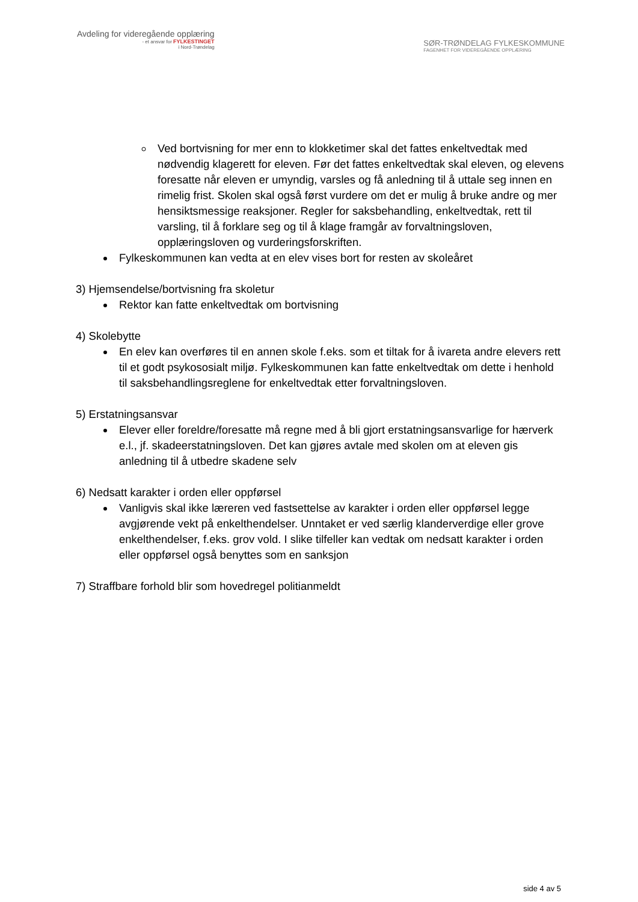Avdeling for videregående opplæring
- et ansvar for FYLKESTINGET
i Nord-Trøndelag
SØR-TRØNDELAG FYLKESKOMMUNE
FAGENHET FOR VIDEREGÅENDE OPPLÆRING
Ved bortvisning for mer enn to klokketimer skal det fattes enkeltvedtak med nødvendig klagerett for eleven. Før det fattes enkeltvedtak skal eleven, og elevens foresatte når eleven er umyndig, varsles og få anledning til å uttale seg innen en rimelig frist. Skolen skal også først vurdere om det er mulig å bruke andre og mer hensiktsmessige reaksjoner. Regler for saksbehandling, enkeltvedtak, rett til varsling, til å forklare seg og til å klage framgår av forvaltningsloven, opplæringsloven og vurderingsforskriften.
Fylkeskommunen kan vedta at en elev vises bort for resten av skoleåret
3) Hjemsendelse/bortvisning fra skoletur
Rektor kan fatte enkeltvedtak om bortvisning
4) Skolebytte
En elev kan overføres til en annen skole f.eks. som et tiltak for å ivareta andre elevers rett til et godt psykososialt miljø. Fylkeskommunen kan fatte enkeltvedtak om dette i henhold til saksbehandlingsreglene for enkeltvedtak etter forvaltningsloven.
5) Erstatningsansvar
Elever eller foreldre/foresatte må regne med å bli gjort erstatningsansvarlige for hærverk e.l., jf. skadeerstatningsloven. Det kan gjøres avtale med skolen om at eleven gis anledning til å utbedre skadene selv
6) Nedsatt karakter i orden eller oppførsel
Vanligvis skal ikke læreren ved fastsettelse av karakter i orden eller oppførsel legge avgjørende vekt på enkelthendelser. Unntaket er ved særlig klanderverdige eller grove enkelthendelser, f.eks. grov vold. I slike tilfeller kan vedtak om nedsatt karakter i orden eller oppførsel også benyttes som en sanksjon
7) Straffbare forhold blir som hovedregel politianmeldt
side 4 av 5